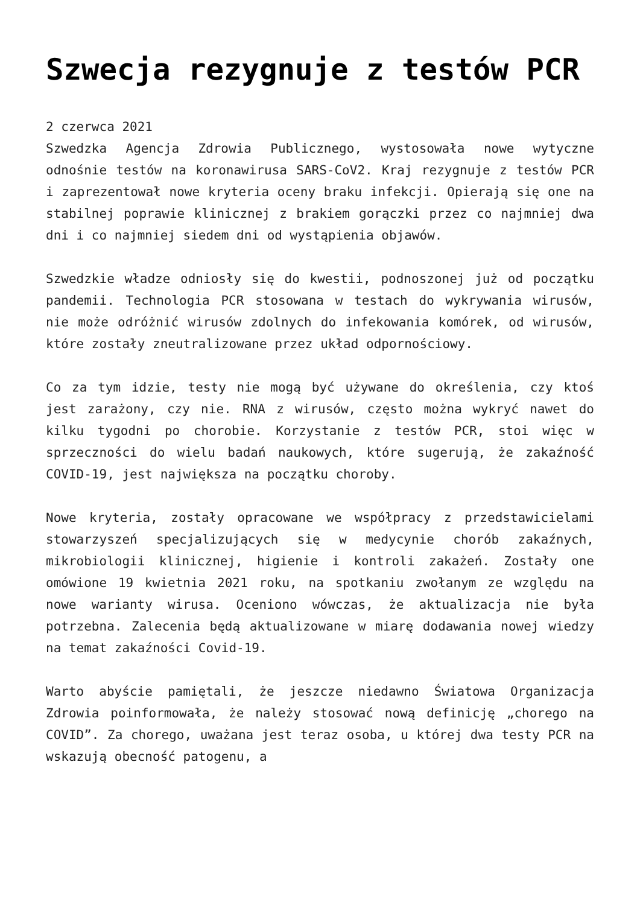Szwecja rezygnuje z testów PCR
2 czerwca 2021
Szwedzka Agencja Zdrowia Publicznego, wystosowała nowe wytyczne odnośnie testów na koronawirusa SARS-CoV2. Kraj rezygnuje z testów PCR i zaprezentował nowe kryteria oceny braku infekcji. Opierają się one na stabilnej poprawie klinicznej z brakiem gorączki przez co najmniej dwa dni i co najmniej siedem dni od wystąpienia objawów.
Szwedzkie władze odniosły się do kwestii, podnoszonej już od początku pandemii. Technologia PCR stosowana w testach do wykrywania wirusów, nie może odróżnić wirusów zdolnych do infekowania komórek, od wirusów, które zostały zneutralizowane przez układ odpornościowy.
Co za tym idzie, testy nie mogą być używane do określenia, czy ktoś jest zarażony, czy nie. RNA z wirusów, często można wykryć nawet do kilku tygodni po chorobie. Korzystanie z testów PCR, stoi więc w sprzeczności do wielu badań naukowych, które sugerują, że zakaźność COVID-19, jest największa na początku choroby.
Nowe kryteria, zostały opracowane we współpracy z przedstawicielami stowarzyszeń specjalizujących się w medycynie chorób zakaźnych, mikrobiologii klinicznej, higienie i kontroli zakażeń. Zostały one omówione 19 kwietnia 2021 roku, na spotkaniu zwołanym ze względu na nowe warianty wirusa. Oceniono wówczas, że aktualizacja nie była potrzebna. Zalecenia będą aktualizowane w miarę dodawania nowej wiedzy na temat zakaźności Covid-19.
Warto abyście pamiętali, że jeszcze niedawno Światowa Organizacja Zdrowia poinformowała, że należy stosować nową definicję „chorego na COVID”. Za chorego, uważana jest teraz osoba, u której dwa testy PCR na wskazują obecność patogenu, a